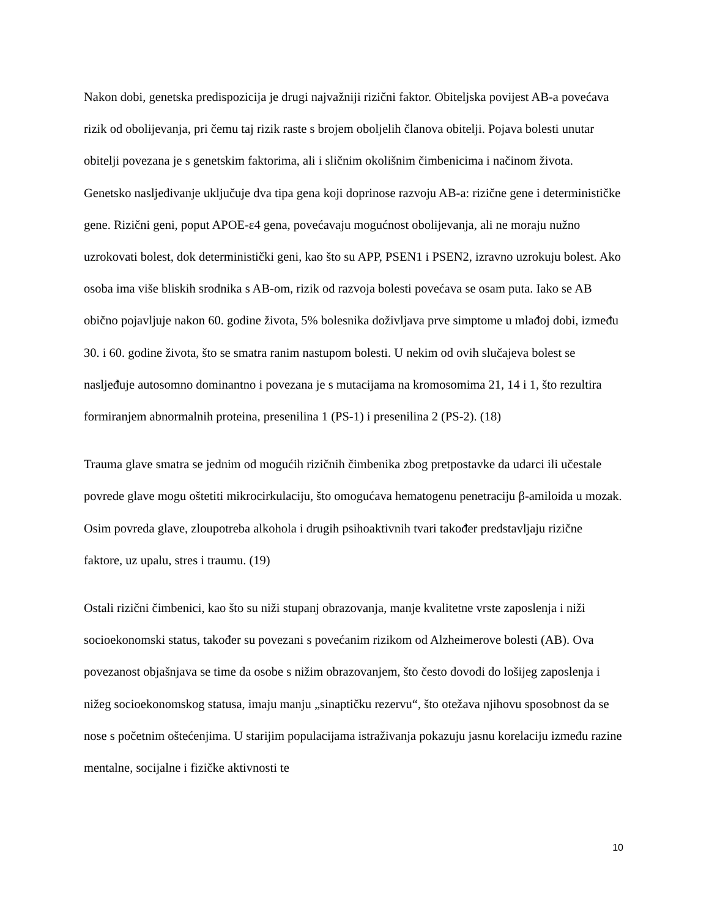Nakon dobi, genetska predispozicija je drugi najvažniji rizični faktor. Obiteljska povijest AB-a povećava rizik od obolijevanja, pri čemu taj rizik raste s brojem oboljelih članova obitelji. Pojava bolesti unutar obitelji povezana je s genetskim faktorima, ali i sličnim okolišnim čimbenicima i načinom života. Genetsko nasljeđivanje uključuje dva tipa gena koji doprinose razvoju AB-a: rizične gene i determinističke gene. Rizični geni, poput APOE-ε4 gena, povećavaju mogućnost obolijevanja, ali ne moraju nužno uzrokovati bolest, dok deterministički geni, kao što su APP, PSEN1 i PSEN2, izravno uzrokuju bolest. Ako osoba ima više bliskih srodnika s AB-om, rizik od razvoja bolesti povećava se osam puta. Iako se AB obično pojavljuje nakon 60. godine života, 5% bolesnika doživljava prve simptome u mlađoj dobi, između 30. i 60. godine života, što se smatra ranim nastupom bolesti. U nekim od ovih slučajeva bolest se nasljeđuje autosomno dominantno i povezana je s mutacijama na kromosomima 21, 14 i 1, što rezultira formiranjem abnormalnih proteina, presenilina 1 (PS-1) i presenilina 2 (PS-2). (18)
Trauma glave smatra se jednim od mogućih rizičnih čimbenika zbog pretpostavke da udarci ili učestale povrede glave mogu oštetiti mikrocirkulaciju, što omogućava hematogenu penetraciju β-amiloida u mozak. Osim povreda glave, zloupotreba alkohola i drugih psihoaktivnih tvari također predstavljaju rizične faktore, uz upalu, stres i traumu. (19)
Ostali rizični čimbenici, kao što su niži stupanj obrazovanja, manje kvalitetne vrste zaposlenja i niži socioekonomski status, također su povezani s povećanim rizikom od Alzheimerove bolesti (AB). Ova povezanost objašnjava se time da osobe s nižim obrazovanjem, što često dovodi do lošijeg zaposlenja i nižeg socioekonomskog statusa, imaju manju „sinaptičku rezervu“, što otežava njihovu sposobnost da se nose s početnim oštećenjima. U starijim populacijama istraživanja pokazuju jasnu korelaciju između razine mentalne, socijalne i fizičke aktivnosti te
10